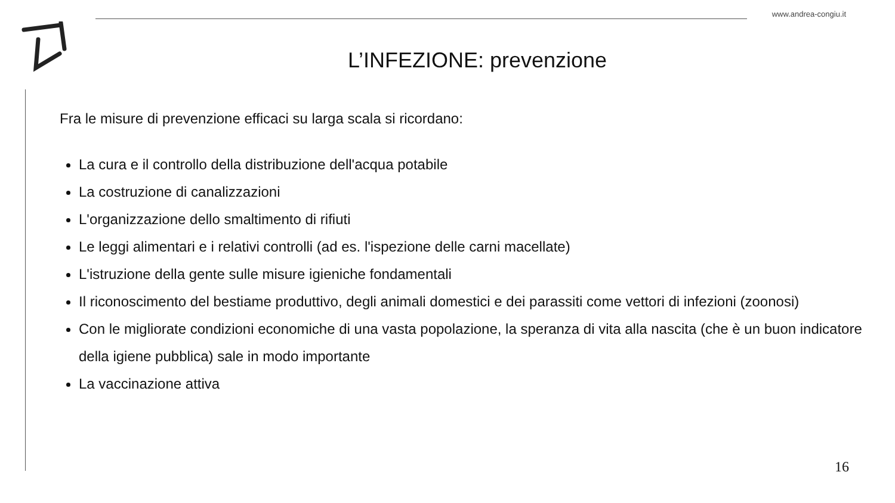www.andrea-congiu.it
L’INFEZIONE: prevenzione
Fra le misure di prevenzione efficaci su larga scala si ricordano:
La cura e il controllo della distribuzione dell'acqua potabile
La costruzione di canalizzazioni
L'organizzazione dello smaltimento di rifiuti
Le leggi alimentari e i relativi controlli (ad es. l'ispezione delle carni macellate)
L'istruzione della gente sulle misure igieniche fondamentali
Il riconoscimento del bestiame produttivo, degli animali domestici e dei parassiti come vettori di infezioni (zoonosi)
Con le migliorate condizioni economiche di una vasta popolazione, la speranza di vita alla nascita (che è un buon indicatore della igiene pubblica) sale in modo importante
La vaccinazione attiva
16